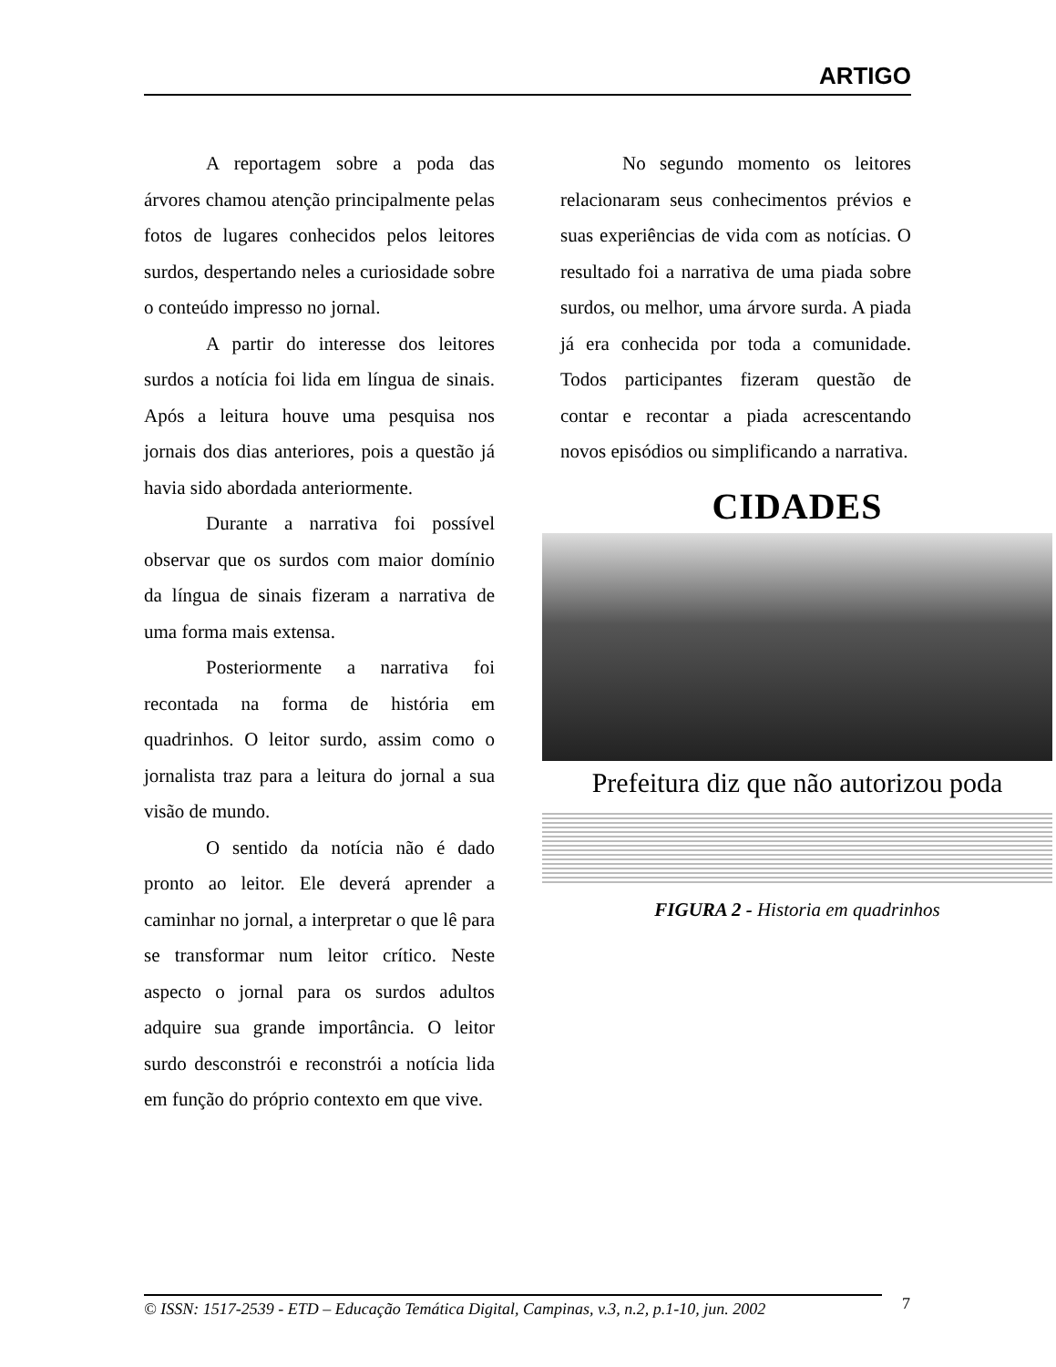ARTIGO
A reportagem sobre a poda das árvores chamou atenção principalmente pelas fotos de lugares conhecidos pelos leitores surdos, despertando neles a curiosidade sobre o conteúdo impresso no jornal.
A partir do interesse dos leitores surdos a notícia foi lida em língua de sinais. Após a leitura houve uma pesquisa nos jornais dos dias anteriores, pois a questão já havia sido abordada anteriormente.
Durante a narrativa foi possível observar que os surdos com maior domínio da língua de sinais fizeram a narrativa de uma forma mais extensa.
Posteriormente a narrativa foi recontada na forma de história em quadrinhos. O leitor surdo, assim como o jornalista traz para a leitura do jornal a sua visão de mundo.
O sentido da notícia não é dado pronto ao leitor. Ele deverá aprender a caminhar no jornal, a interpretar o que lê para se transformar num leitor crítico. Neste aspecto o jornal para os surdos adultos adquire sua grande importância. O leitor surdo desconstrói e reconstrói a notícia lida em função do próprio contexto em que vive.
No segundo momento os leitores relacionaram seus conhecimentos prévios e suas experiências de vida com as notícias. O resultado foi a narrativa de uma piada sobre surdos, ou melhor, uma árvore surda. A piada já era conhecida por toda a comunidade. Todos participantes fizeram questão de contar e recontar a piada acrescentando novos episódios ou simplificando a narrativa.
CIDADES
Prefeitura diz que não autorizou poda
FIGURA 2 - Historia em quadrinhos
© ISSN: 1517-2539 - ETD – Educação Temática Digital, Campinas, v.3, n.2, p.1-10, jun. 2002
7